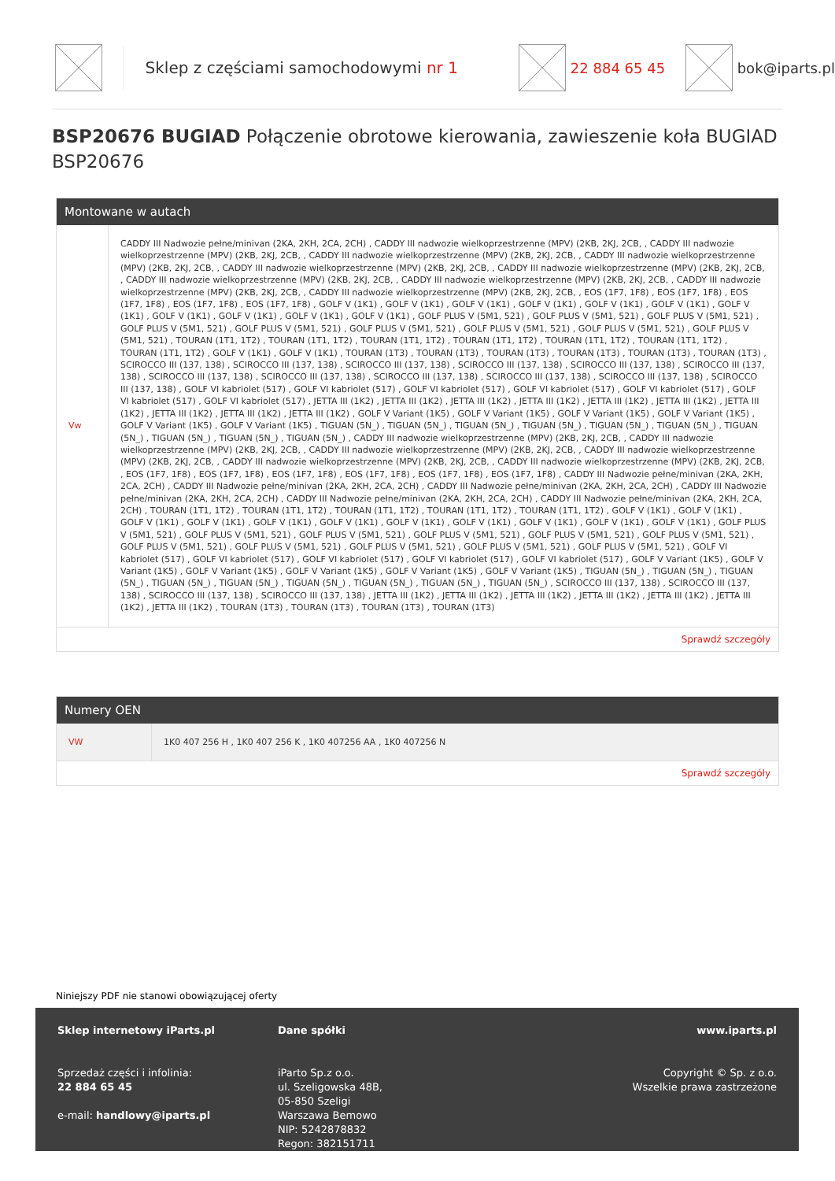Sklep z częściami samochodowymi nr 1 22 884 65 45 bok@iparts.pl
BSP20676 BUGIAD Połączenie obrotowe kierowania, zawieszenie koła BUGIAD BSP20676
Montowane w autach
| Vw | CADDY III Nadwozie pełne/minivan (2KA, 2KH, 2CA, 2CH) , CADDY III nadwozie wielkoprzestrzenne (MPV) (2KB, 2KJ, 2CB, , CADDY III nadwozie wielkoprzestrzenne (MPV) (2KB, 2KJ, 2CB, , CADDY III nadwozie wielkoprzestrzenne (MPV) (2KB, 2KJ, 2CB, , CADDY III nadwozie wielkoprzestrzenne (MPV) (2KB, 2KJ, 2CB, , CADDY III nadwozie wielkoprzestrzenne (MPV) (2KB, 2KJ, 2CB, , CADDY III nadwozie wielkoprzestrzenne (MPV) (2KB, 2KJ, 2CB, , CADDY III nadwozie wielkoprzestrzenne (MPV) (2KB, 2KJ, 2CB, , CADDY III nadwozie wielkoprzestrzenne (MPV) (2KB, 2KJ, 2CB, , CADDY III nadwozie wielkoprzestrzenne (MPV) (2KB, 2KJ, 2CB, , CADDY III nadwozie wielkoprzestrzenne (MPV) (2KB, 2KJ, 2CB, , EOS (1F7, 1F8) , EOS (1F7, 1F8) , EOS (1F7, 1F8) , EOS (1F7, 1F8) , EOS (1F7, 1F8) , GOLF V (1K1) , GOLF V (1K1) , GOLF V (1K1) , GOLF V (1K1) , GOLF V (1K1) , GOLF V (1K1) , GOLF V (1K1) , GOLF V (1K1) , GOLF V (1K1) , GOLF V (1K1) , GOLF V (1K1) , GOLF PLUS V (5M1, 521) , GOLF PLUS V (5M1, 521) , GOLF PLUS V (5M1, 521) , GOLF PLUS V (5M1, 521) , GOLF PLUS V (5M1, 521) , GOLF PLUS V (5M1, 521) , GOLF PLUS V (5M1, 521) , GOLF PLUS V (5M1, 521) , GOLF PLUS V (5M1, 521) , TOURAN (1T1, 1T2) , TOURAN (1T1, 1T2) , TOURAN (1T1, 1T2) , TOURAN (1T1, 1T2) , TOURAN (1T1, 1T2) , TOURAN (1T1, 1T2) , TOURAN (1T1, 1T2) , GOLF V (1K1) , GOLF V (1K1) , TOURAN (1T3) , TOURAN (1T3) , TOURAN (1T3) , TOURAN (1T3) , TOURAN (1T3) , TOURAN (1T3) , SCIROCCO III (137, 138) , SCIROCCO III (137, 138) , SCIROCCO III (137, 138) , SCIROCCO III (137, 138) , SCIROCCO III (137, 138) , SCIROCCO III (137, 138) , SCIROCCO III (137, 138) , SCIROCCO III (137, 138) , SCIROCCO III (137, 138) , SCIROCCO III (137, 138) , SCIROCCO III (137, 138) , SCIROCCO III (137, 138) , GOLF VI kabriolet (517) , GOLF VI kabriolet (517) , GOLF VI kabriolet (517) , GOLF VI kabriolet (517) , GOLF VI kabriolet (517) , GOLF VI kabriolet (517) , GOLF VI kabriolet (517) , JETTA III (1K2) , JETTA III (1K2) , JETTA III (1K2) , JETTA III (1K2) , JETTA III (1K2) , JETTA III (1K2) , JETTA III (1K2) , JETTA III (1K2) , JETTA III (1K2) , JETTA III (1K2) , GOLF V Variant (1K5) , GOLF V Variant (1K5) , GOLF V Variant (1K5) , GOLF V Variant (1K5) , GOLF V Variant (1K5) , GOLF V Variant (1K5) , TIGUAN (5N_) , TIGUAN (5N_) , TIGUAN (5N_) , TIGUAN (5N_) , TIGUAN (5N_) , TIGUAN (5N_) , TIGUAN (5N_) , TIGUAN (5N_) , TIGUAN (5N_) , TIGUAN (5N_) , CADDY III nadwozie wielkoprzestrzenne (MPV) (2KB, 2KJ, 2CB, , CADDY III nadwozie wielkoprzestrzenne (MPV) (2KB, 2KJ, 2CB, , CADDY III nadwozie wielkoprzestrzenne (MPV) (2KB, 2KJ, 2CB, , CADDY III nadwozie wielkoprzestrzenne (MPV) (2KB, 2KJ, 2CB, , CADDY III nadwozie wielkoprzestrzenne (MPV) (2KB, 2KJ, 2CB, , CADDY III nadwozie wielkoprzestrzenne (MPV) (2KB, 2KJ, 2CB, , EOS (1F7, 1F8) , EOS (1F7, 1F8) , EOS (1F7, 1F8) , EOS (1F7, 1F8) , EOS (1F7, 1F8) , EOS (1F7, 1F8) , CADDY III Nadwozie pełne/minivan (2KA, 2KH, 2CA, 2CH) , CADDY III Nadwozie pełne/minivan (2KA, 2KH, 2CA, 2CH) , CADDY III Nadwozie pełne/minivan (2KA, 2KH, 2CA, 2CH) , CADDY III Nadwozie pełne/minivan (2KA, 2KH, 2CA, 2CH) , CADDY III Nadwozie pełne/minivan (2KA, 2KH, 2CA, 2CH) , CADDY III Nadwozie pełne/minivan (2KA, 2KH, 2CA, 2CH) , TOURAN (1T1, 1T2) , TOURAN (1T1, 1T2) , TOURAN (1T1, 1T2) , TOURAN (1T1, 1T2) , TOURAN (1T1, 1T2) , GOLF V (1K1) , GOLF V (1K1) , GOLF V (1K1) , GOLF V (1K1) , GOLF V (1K1) , GOLF V (1K1) , GOLF V (1K1) , GOLF V (1K1) , GOLF V (1K1) , GOLF V (1K1) , GOLF V (1K1) , GOLF PLUS V (5M1, 521) , GOLF PLUS V (5M1, 521) , GOLF PLUS V (5M1, 521) , GOLF PLUS V (5M1, 521) , GOLF PLUS V (5M1, 521) , GOLF PLUS V (5M1, 521) , GOLF PLUS V (5M1, 521) , GOLF PLUS V (5M1, 521) , GOLF PLUS V (5M1, 521) , GOLF PLUS V (5M1, 521) , GOLF PLUS V (5M1, 521) , GOLF VI kabriolet (517) , GOLF VI kabriolet (517) , GOLF VI kabriolet (517) , GOLF VI kabriolet (517) , GOLF VI kabriolet (517) , GOLF V Variant (1K5) , GOLF V Variant (1K5) , GOLF V Variant (1K5) , GOLF V Variant (1K5) , GOLF V Variant (1K5) , GOLF V Variant (1K5) , TIGUAN (5N_) , TIGUAN (5N_) , TIGUAN (5N_) , TIGUAN (5N_) , TIGUAN (5N_) , TIGUAN (5N_) , TIGUAN (5N_) , TIGUAN (5N_) , TIGUAN (5N_) , SCIROCCO III (137, 138) , SCIROCCO III (137, 138) , SCIROCCO III (137, 138) , SCIROCCO III (137, 138) , JETTA III (1K2) , JETTA III (1K2) , JETTA III (1K2) , JETTA III (1K2) , JETTA III (1K2) , JETTA III (1K2) , JETTA III (1K2) , TOURAN (1T3) , TOURAN (1T3) , TOURAN (1T3) , TOURAN (1T3) |
Sprawdź szczegóły
Numery OEN
| VW | 1K0 407 256 H , 1K0 407 256 K , 1K0 407256 AA , 1K0 407256 N |
Sprawdź szczegóły
Niniejszy PDF nie stanowi obowiązującej oferty
Sklep internetowy iParts.pl
Sprzedaż części i infolinia:
22 884 65 45
e-mail: handlowy@iparts.pl
Dane spółki
iParto Sp.z o.o.
ul. Szeligowska 48B,
05-850 Szeligi
Warszawa Bemowo
NIP: 5242878832
Regon: 382151711
www.iparts.pl
Copyright © Sp. z o.o.
Wszelkie prawa zastrzeżone